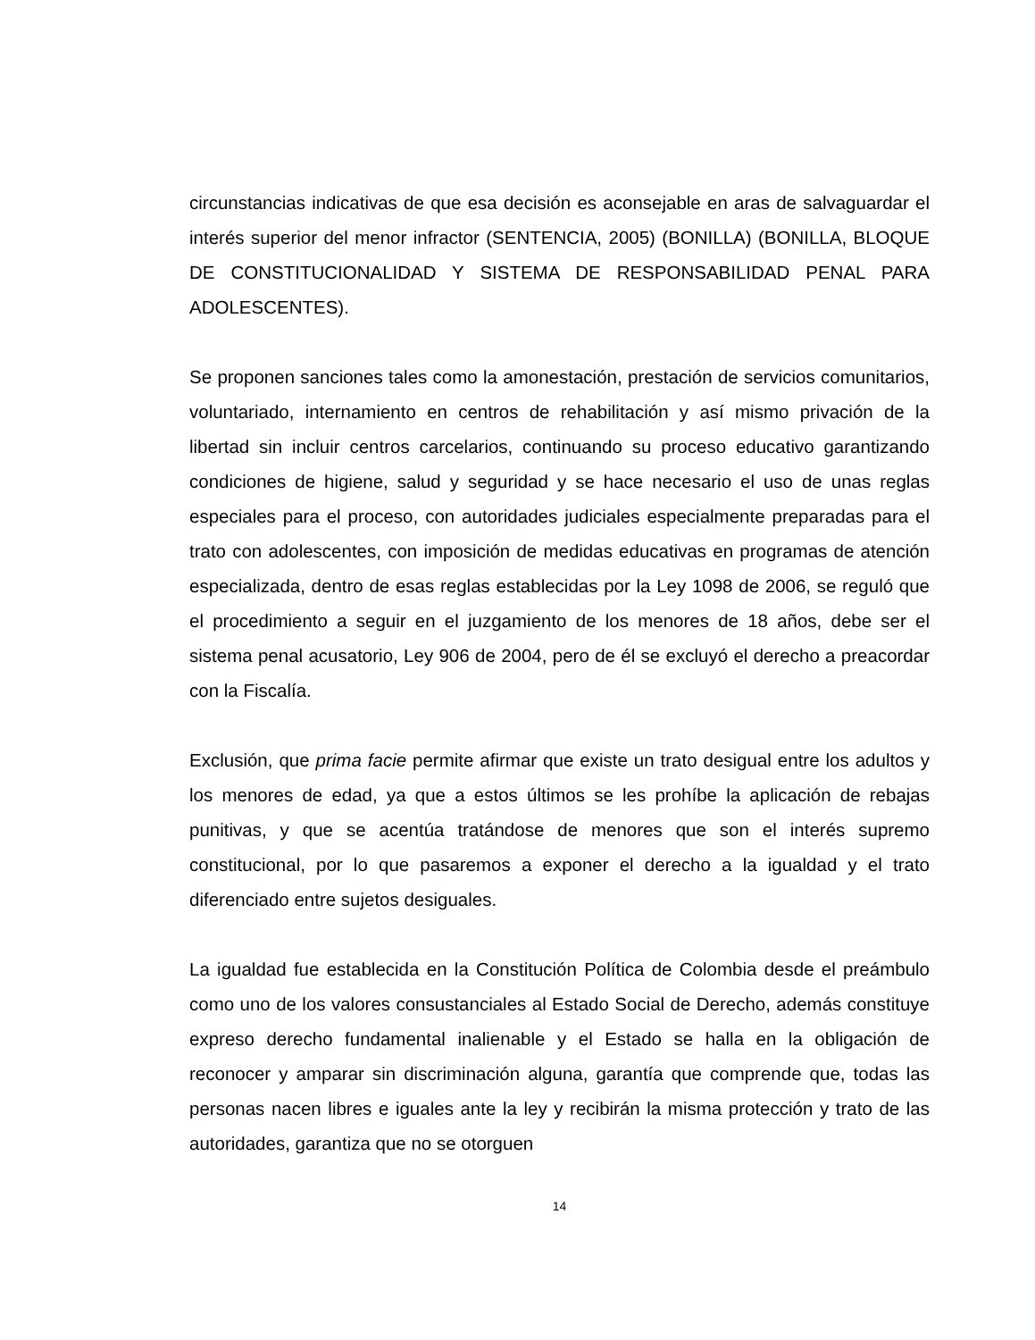circunstancias indicativas de que esa decisión es aconsejable en aras de salvaguardar el interés superior del menor infractor (SENTENCIA, 2005) (BONILLA) (BONILLA, BLOQUE DE CONSTITUCIONALIDAD Y SISTEMA DE RESPONSABILIDAD PENAL PARA ADOLESCENTES).
Se proponen sanciones tales como la amonestación, prestación de servicios comunitarios, voluntariado, internamiento en centros de rehabilitación y así mismo privación de la libertad sin incluir centros carcelarios, continuando su proceso educativo garantizando condiciones de higiene, salud y seguridad y se hace necesario el uso de unas reglas especiales para el proceso, con autoridades judiciales especialmente preparadas para el trato con adolescentes, con imposición de medidas educativas en programas de atención especializada, dentro de esas reglas establecidas por la Ley 1098 de 2006, se reguló que el procedimiento a seguir en el juzgamiento de los menores de 18 años, debe ser el sistema penal acusatorio, Ley 906 de 2004, pero de él se excluyó el derecho a preacordar con la Fiscalía.
Exclusión, que prima facie permite afirmar que existe un trato desigual entre los adultos y los menores de edad, ya que a estos últimos se les prohíbe la aplicación de rebajas punitivas, y que se acentúa tratándose de menores que son el interés supremo constitucional, por lo que pasaremos a exponer el derecho a la igualdad y el trato diferenciado entre sujetos desiguales.
La igualdad fue establecida en la Constitución Política de Colombia desde el preámbulo como uno de los valores consustanciales al Estado Social de Derecho, además constituye expreso derecho fundamental inalienable y el Estado se halla en la obligación de reconocer y amparar sin discriminación alguna, garantía que comprende que, todas las personas nacen libres e iguales ante la ley y recibirán la misma protección y trato de las autoridades, garantiza que no se otorguen
14